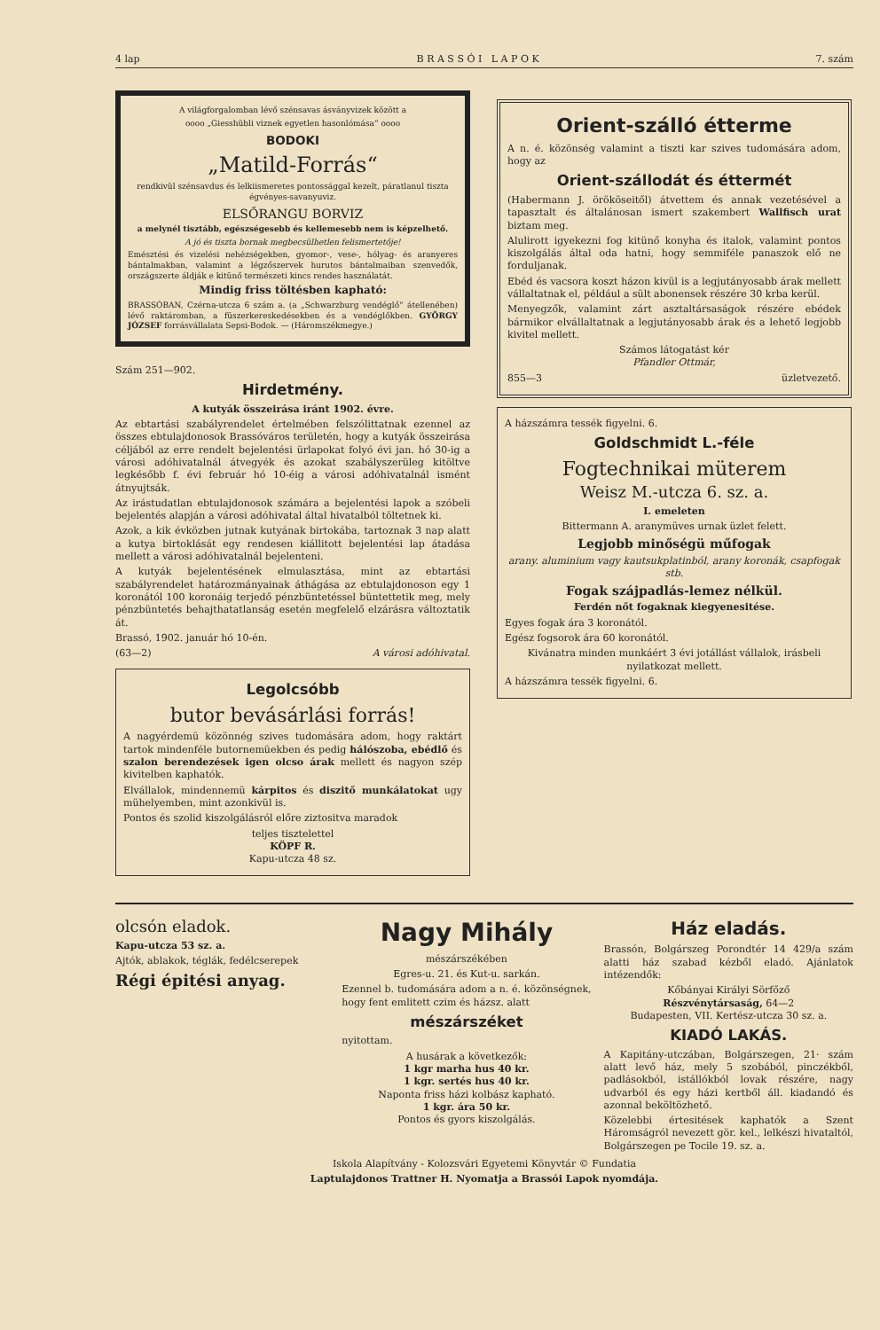4 lap B R A S S Ó I L A P O K 7. szám
A világforgalomban lévő szénsavas ásványvizek között a
oooo „Giesshübli viznek egyetlen hasonlómása“ oooo
BODOKI
„Matild-Forrás“
rendkivül szénsavdus és lelkiismeretes pontossággal kezelt, páratlanul tiszta égvényes-savanyuviz.
ELSŐRANGU BORVIZ
a melynél tisztább, egészségesebb és kellemesebb nem is képzelhető.
A jó és tiszta bornak megbecsülhetlen felismertetője!
Emésztési és vizelési nehézségekben, gyomor-, vese-, hólyag- és aranyeres bántalmakban, valamint a légzőszervek hurutos bántalmaiban szenvedők, országszerte áldják e kitünő természeti kincs rendes használatát.
Mindig friss töltésben kapható:
BRASSÓBAN, Czérna-utcza 6 szám a. (a „Schwarzburg vendéglő“ átellenében) lévő raktáromban, a füszerkereskedésekben és a vendéglőkben. GYÖRGY JÓZSEF forrásvállalata Sepsi-Bodok. — (Háromszékmegye.)
Szám 251—902.
Hirdetmény.
A kutyák összeirása iránt 1902. évre.
Az ebtartási szabályrendelet értelmében felszólittatnak ezennel az összes ebtulajdonosok Brassóváros területén, hogy a kutyák összeirása céljából az erre rendelt bejelentési ürlapokat folyó évi jan. hó 30-ig a városi adóhivatalnál átvegyék és azokat szabályszerüleg kitöltve legkésőbb f. évi február hó 10-éig a városi adóhivatalnál ismént átnyujtsák.
Az irástudatlan ebtulajdonosok számára a bejelentési lapok a szóbeli bejelentés alapján a városi adóhivatal által hivatalból töltetnek ki.
Azok, a kik évközben jutnak kutyának birtokába, tartoznak 3 nap alatt a kutya birtoklását egy rendesen kiállitott bejelentési lap átadása mellett a városi adóhivatalnál bejelenteni.
A kutyák bejelentésének elmulasztása, mint az ebtartási szabályrendelet határozmányainak áthágása az ebtulajdonoson egy 1 koronától 100 koronáig terjedő pénzbüntetéssel büntettetik meg, mely pénzbüntetés behajthatatlanság esetén megfelelő elzárásra változtatik át.
Brassó, 1902. január hó 10-én.
(63—2) A városi adóhivatal.
Legolcsóbb
butor bevásárlási forrás!
A nagyérdemü közönnég szives tudomására adom, hogy raktárt tartok mindenféle butornemüekben és pedig hálószoba, ebédlő és szalon berendezések igen olcso árak mellett és nagyon szép kivitelben kaphatók.
Elvállalok, mindennemü kárpitos és diszitő munkálatokat ugy mühelyemben, mint azonkivül is.
Pontos és szolid kiszolgálásról előre ziztositva maradok
teljes tisztelettel
KÖPF R.
Kapu-utcza 48 sz.
Orient-szálló étterme
A n. é. közönség valamint a tiszti kar szives tudomására adom, hogy az
Orient-szállodát és éttermét
(Habermann J. örököseitől) átvettem és annak vezetésével a tapasztalt és általánosan ismert szakembert Wallfisch urat biztam meg.
Alulirott igyekezni fog kitünő konyha és italok, valamint pontos kiszolgálás által oda hatni, hogy semmiféle panaszok elő ne forduljanak.
Ebéd és vacsora koszt házon kivül is a legjutányosabb árak mellett vállaltatnak el, például a sült abonensek részére 30 krba kerül.
Menyegzők, valamint zárt asztaltársaságok részére ebédek bármikor elvállaltatnak a legjutányosabb árak és a lehető legjobb kivitel mellett.
Számos látogatást kér
Pfandler Ottmár,
855—3 üzletvezető.
A házszámra tessék figyelni. 6.
Goldschmidt L.-féle
Fogtechnikai müterem
Weisz M.-utcza 6. sz. a.
I. emeleten
Bittermann A. aranymüves urnak üzlet felett.
Legjobb minőségü műfogak
arany. aluminium vagy kautsukplatinból, arany koronák, csapfogak stb.
Fogak szájpadlás-lemez nélkül.
Ferdén nőt fogaknak kiegyenesitése.
Egyes fogak ára 3 koronától.
Egész fogsorok ára 60 koronától.
Kivánatra minden munkáért 3 évi jotállást vállalok, irásbeli nyilatkozat mellett.
A házszámra tessék figyelni. 6.
olcsón eladok.
Kapu-utcza 53 sz. a.
Ajtók, ablakok, téglák, fedélcserepek
Régi épitési anyag.
Nagy Mihály
mészárszékében
Egres-u. 21. és Kut-u. sarkán.
Ezennel b. tudomására adom a n. é. közönségnek, hogy fent emlitett czim és házsz. alatt
mészárszéket
nyitottam.
A husárak a következők:
1 kgr marha hus 40 kr.
1 kgr. sertés hus 40 kr.
Naponta friss házi kolbász kapható.
1 kgr. ára 50 kr.
Pontos és gyors kiszolgálás.
Ház eladás.
Brassón, Bolgárszeg Porondtér 14 429/a szám alatti ház szabad kézből eladó. Ajánlatok intézendők:
Kőbányai Királyi Sörfőző
Részvénytársaság, 64—2
Budapesten, VII. Kertész-utcza 30 sz. a.
KIADÓ LAKÁS.
A Kapitány-utczában, Bolgárszegen, 21· szám alatt levő ház, mely 5 szobából, pinczékből, padlásokból, istállókból lovak részére, nagy udvarból és egy házi kertből áll. kiadandó és azonnal beköltözhető.
Közelebbi értesitések kaphatók a Szent Háromságról nevezett gör. kel., lelkészi hivataltól, Bolgárszegen pe Tocile 19. sz. a.
Iskola Alapítvány - Kolozsvári Egyetemi Könyvtár © Fundatia
Laptulajdonos Trattner H. Nyomatja a Brassói Lapok nyomdája.